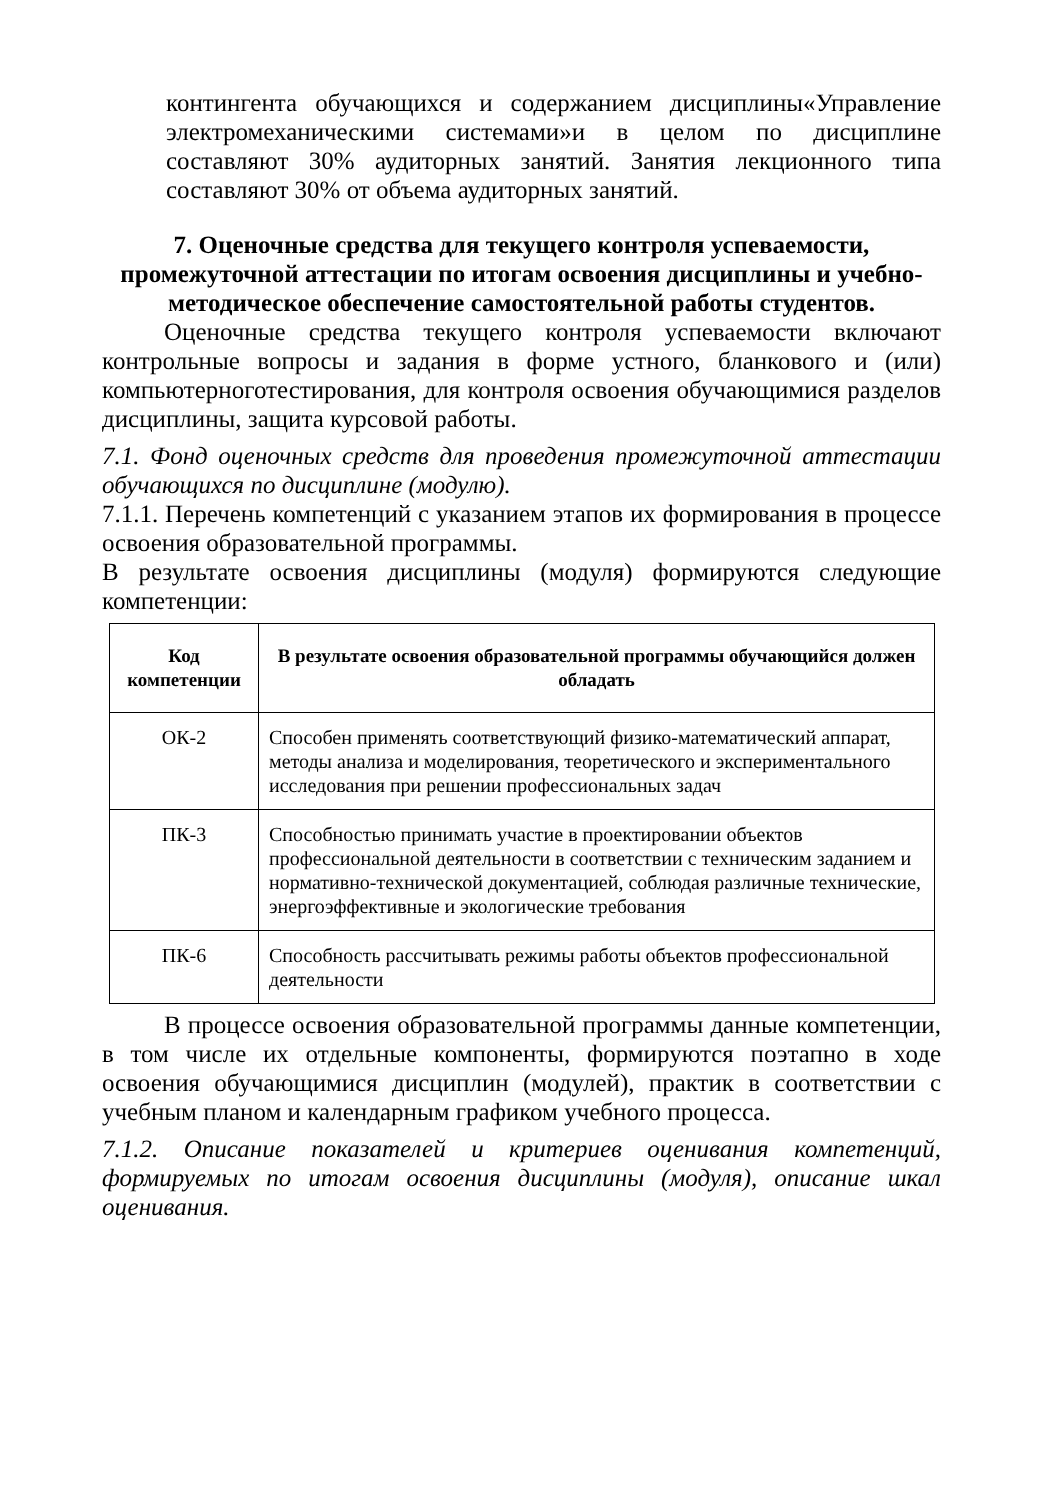контингента обучающихся и содержанием дисциплины«Управление электромеханическими системами»и в целом по дисциплине составляют 30% аудиторных занятий. Занятия лекционного типа составляют 30% от объема аудиторных занятий.
7. Оценочные средства для текущего контроля успеваемости,
промежуточной аттестации по итогам освоения дисциплины и учебно-
методическое обеспечение самостоятельной работы студентов.
Оценочные средства текущего контроля успеваемости включают контрольные вопросы и задания в форме устного, бланкового и (или) компьютерноготестирования, для контроля освоения обучающимися разделов дисциплины, защита курсовой работы.
7.1. Фонд оценочных средств для проведения промежуточной аттестации обучающихся по дисциплине (модулю).
7.1.1. Перечень компетенций с указанием этапов их формирования в процессе освоения образовательной программы.
В результате освоения дисциплины (модуля) формируются следующие компетенции:
| Код компетенции | В результате освоения образовательной программы обучающийся должен обладать |
| --- | --- |
| ОК-2 | Способен применять соответствующий физико-математический аппарат, методы анализа и моделирования, теоретического и экспериментального исследования при решении профессиональных задач |
| ПК-3 | Способностью принимать участие в проектировании объектов профессиональной деятельности в соответствии с техническим заданием и нормативно-технической документацией, соблюдая различные технические, энергоэффективные и экологические требования |
| ПК-6 | Способность рассчитывать режимы работы объектов профессиональной деятельности |
В процессе освоения образовательной программы данные компетенции, в том числе их отдельные компоненты, формируются поэтапно в ходе освоения обучающимися дисциплин (модулей), практик в соответствии с учебным планом и календарным графиком учебного процесса.
7.1.2. Описание показателей и критериев оценивания компетенций, формируемых по итогам освоения дисциплины (модуля), описание шкал оценивания.